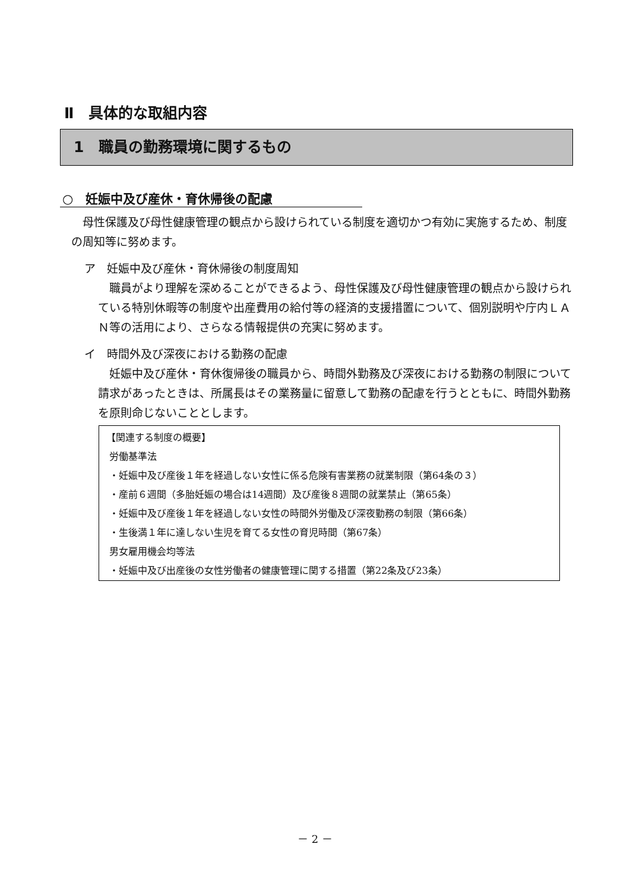Ⅱ　具体的な取組内容
1　職員の勤務環境に関するもの
○　妊娠中及び産休・育休帰後の配慮
母性保護及び母性健康管理の観点から設けられている制度を適切かつ有効に実施するため、制度の周知等に努めます。
ア　妊娠中及び産休・育休帰後の制度周知
職員がより理解を深めることができるよう、母性保護及び母性健康管理の観点から設けられている特別休暇等の制度や出産費用の給付等の経済的支援措置について、個別説明や庁内ＬＡＮ等の活用により、さらなる情報提供の充実に努めます。
イ　時間外及び深夜における勤務の配慮
妊娠中及び産休・育休復帰後の職員から、時間外勤務及び深夜における勤務の制限について請求があったときは、所属長はその業務量に留意して勤務の配慮を行うとともに、時間外勤務を原則命じないこととします。
【関連する制度の概要】
労働基準法
・妊娠中及び産後１年を経過しない女性に係る危険有害業務の就業制限（第64条の３）
・産前６週間（多胎妊娠の場合は14週間）及び産後８週間の就業禁止（第65条）
・妊娠中及び産後１年を経過しない女性の時間外労働及び深夜勤務の制限（第66条）
・生後満１年に達しない生児を育てる女性の育児時間（第67条）
男女雇用機会均等法
・妊娠中及び出産後の女性労働者の健康管理に関する措置（第22条及び23条）
－ 2 －